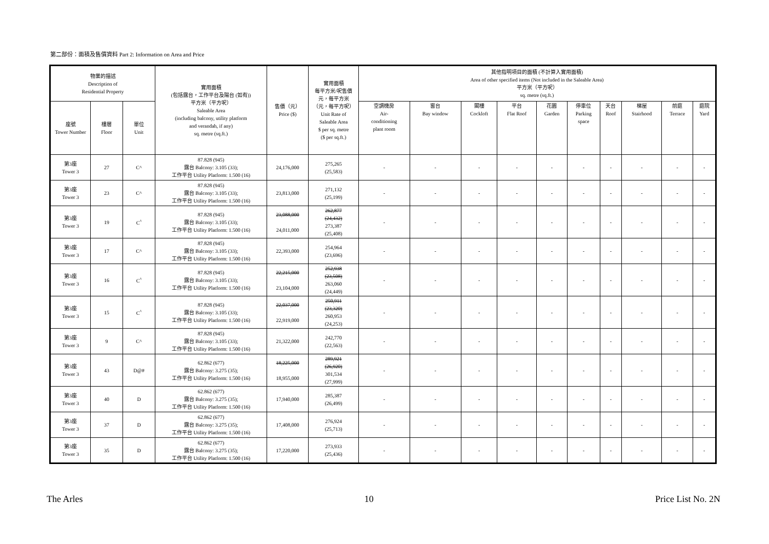第二部份：面積及售價資料 Part 2: Information on Area and Price
| 物業的描述 Description of Residential Property | | | 實用面積 (包括露台，工作平台及陽台 (如有)) 平方米（平方呎） Saleable Area (including balcony, utility platform and verandah, if any) sq. metre (sq.ft.) | 售價（元） Price ($) | 實用面積 每平方米/呎售價 元，每平方米 （元，每平方呎） Unit Rate of Saleable Area $ per sq. metre ($ per sq.ft.) | 其他指明項目的面積 (不計算入實用面積) Area of other specified items (Not included in the Saleable Area) 平方米（平方呎） sq. metre (sq.ft.) | | | | | | | | | |
| --- | --- | --- | --- | --- | --- | --- | --- | --- | --- | --- | --- | --- | --- | --- | --- |
| 座號 Tower Number | 樓層 Floor | 單位 Unit | | | | 空調機房 Air- conditioning plant room | 窗台 Bay window | 閣樓 Cockloft | 平台 Flat Roof | 花園 Garden | 停車位 Parking space | 天台 Roof | 梯屋 Stairhood | 前庭 Terrace | 庭院 Yard |
| 第3座 Tower 3 | 27 | C^ | 87.828 (945) 露台 Balcony: 3.105 (33); 工作平台 Utility Platform: 1.500 (16) | 24,176,000 | 275,265 (25,583) | - | - | - | - | - | - | - | - | - | - |
| 第3座 Tower 3 | 23 | C^ | 87.828 (945) 露台 Balcony: 3.105 (33); 工作平台 Utility Platform: 1.500 (16) | 23,813,000 | 271,132 (25,199) | - | - | - | - | - | - | - | - | - | - |
| 第3座 Tower 3 | 19 | C<sup>^</sup> | 87.828 (945) 露台 Balcony: 3.105 (33); 工作平台 Utility Platform: 1.500 (16) | 23,088,000 24,011,000 | 262,877 (24,432) 273,387 (25,408) | - | - | - | - | - | - | - | - | - | - |
| 第3座 Tower 3 | 17 | C^ | 87.828 (945) 露台 Balcony: 3.105 (33); 工作平台 Utility Platform: 1.500 (16) | 22,393,000 | 254,964 (23,696) | - | - | - | - | - | - | - | - | - | - |
| 第3座 Tower 3 | 16 | C<sup>^</sup> | 87.828 (945) 露台 Balcony: 3.105 (33); 工作平台 Utility Platform: 1.500 (16) | 22,215,000 23,104,000 | 252,938 (23,508) 263,060 (24,449) | - | - | - | - | - | - | - | - | - | - |
| 第3座 Tower 3 | 15 | C<sup>^</sup> | 87.828 (945) 露台 Balcony: 3.105 (33); 工作平台 Utility Platform: 1.500 (16) | 22,037,000 22,919,000 | 250,911 (23,320) 260,953 (24,253) | - | - | - | - | - | - | - | - | - | - |
| 第3座 Tower 3 | 9 | C^ | 87.828 (945) 露台 Balcony: 3.105 (33); 工作平台 Utility Platform: 1.500 (16) | 21,322,000 | 242,770 (22,563) | - | - | - | - | - | - | - | - | - | - |
| 第3座 Tower 3 | 43 | D@# | 62.862 (677) 露台 Balcony: 3.275 (35); 工作平台 Utility Platform: 1.500 (16) | 18,225,000 18,955,000 | 289,921 (26,920) 301,534 (27,999) | - | - | - | - | - | - | - | - | - | - |
| 第3座 Tower 3 | 40 | D | 62.862 (677) 露台 Balcony: 3.275 (35); 工作平台 Utility Platform: 1.500 (16) | 17,940,000 | 285,387 (26,499) | - | - | - | - | - | - | - | - | - | - |
| 第3座 Tower 3 | 37 | D | 62.862 (677) 露台 Balcony: 3.275 (35); 工作平台 Utility Platform: 1.500 (16) | 17,408,000 | 276,924 (25,713) | - | - | - | - | - | - | - | - | - | - |
| 第3座 Tower 3 | 35 | D | 62.862 (677) 露台 Balcony: 3.275 (35); 工作平台 Utility Platform: 1.500 (16) | 17,220,000 | 273,933 (25,436) | - | - | - | - | - | - | - | - | - | - |
The Arles 10 Price List No. 2N